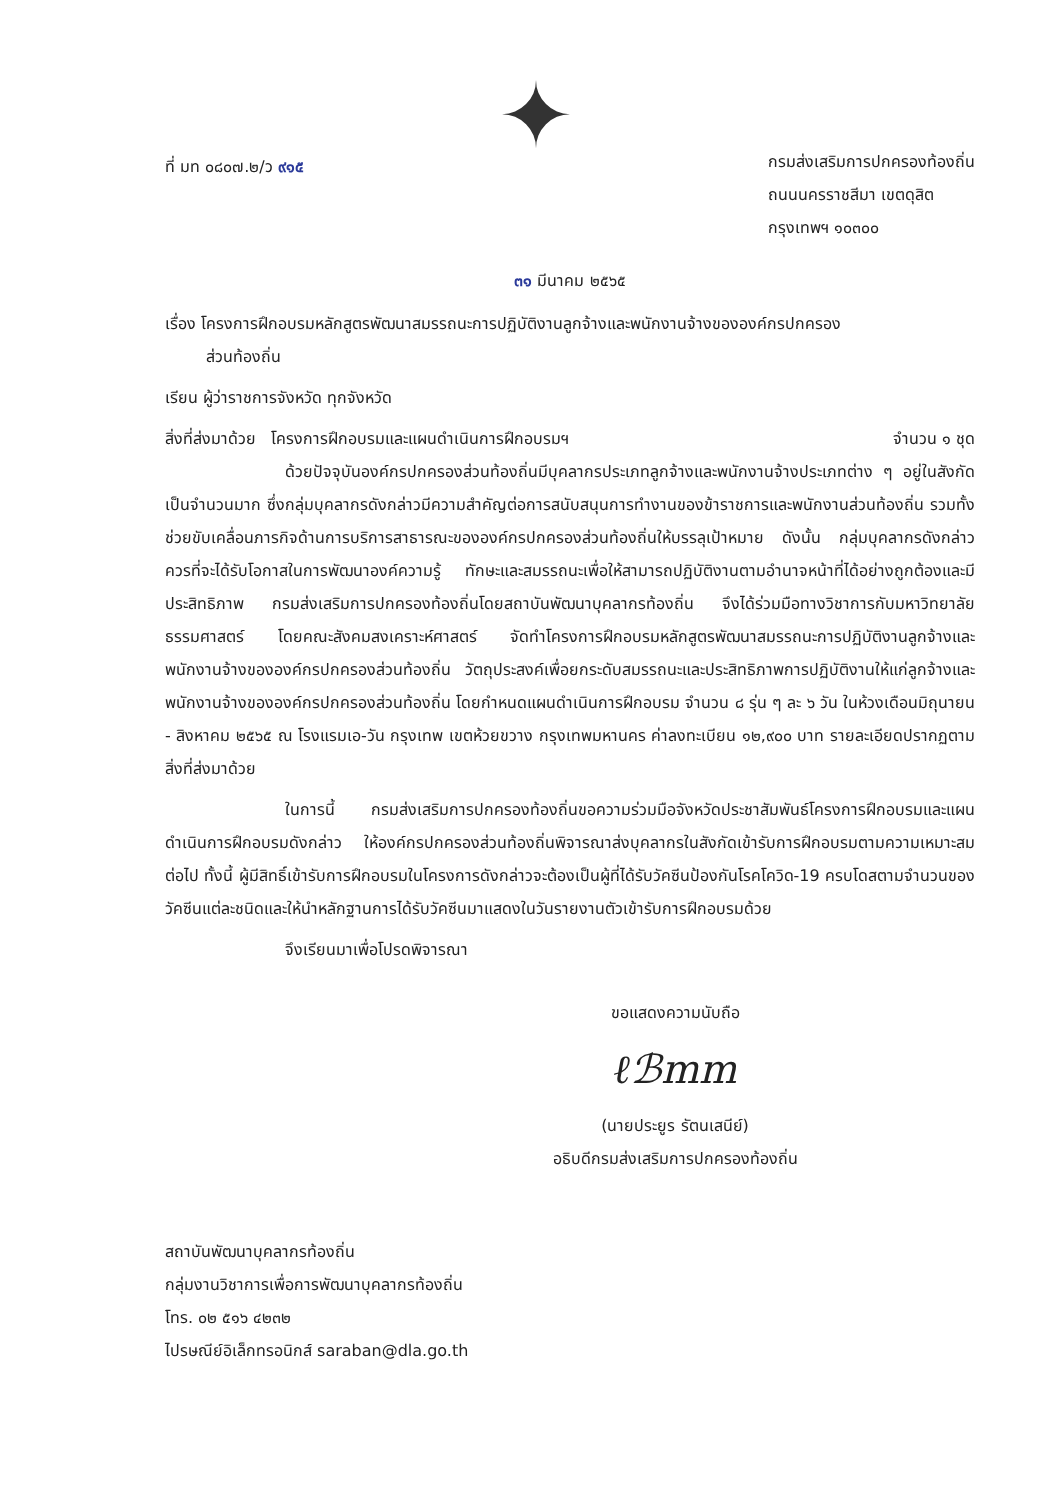ที่ มท ๐๘๐๗.๒/ว ๙๑๕
✦
กรมส่งเสริมการปกครองท้องถิ่น
ถนนนครราชสีมา เขตดุสิต
กรุงเทพฯ ๑๐๓๐๐
๓๑ มีนาคม ๒๕๖๕
เรื่อง โครงการฝึกอบรมหลักสูตรพัฒนาสมรรถนะการปฏิบัติงานลูกจ้างและพนักงานจ้างขององค์กรปกครอง
ส่วนท้องถิ่น
เรียน ผู้ว่าราชการจังหวัด ทุกจังหวัด
สิ่งที่ส่งมาด้วย โครงการฝึกอบรมและแผนดำเนินการฝึกอบรมฯ จำนวน ๑ ชุด
ด้วยปัจจุบันองค์กรปกครองส่วนท้องถิ่นมีบุคลากรประเภทลูกจ้างและพนักงานจ้างประเภทต่าง ๆ อยู่ในสังกัดเป็นจำนวนมาก ซึ่งกลุ่มบุคลากรดังกล่าวมีความสำคัญต่อการสนับสนุนการทำงานของข้าราชการและพนักงานส่วนท้องถิ่น รวมทั้งช่วยขับเคลื่อนภารกิจด้านการบริการสาธารณะขององค์กรปกครองส่วนท้องถิ่นให้บรรลุเป้าหมาย ดังนั้น กลุ่มบุคลากรดังกล่าวควรที่จะได้รับโอกาสในการพัฒนาองค์ความรู้ ทักษะและสมรรถนะเพื่อให้สามารถปฏิบัติงานตามอำนาจหน้าที่ได้อย่างถูกต้องและมีประสิทธิภาพ กรมส่งเสริมการปกครองท้องถิ่นโดยสถาบันพัฒนาบุคลากรท้องถิ่น จึงได้ร่วมมือทางวิชาการกับมหาวิทยาลัยธรรมศาสตร์ โดยคณะสังคมสงเคราะห์ศาสตร์ จัดทำโครงการฝึกอบรมหลักสูตรพัฒนาสมรรถนะการปฏิบัติงานลูกจ้างและพนักงานจ้างขององค์กรปกครองส่วนท้องถิ่น วัตถุประสงค์เพื่อยกระดับสมรรถนะและประสิทธิภาพการปฏิบัติงานให้แก่ลูกจ้างและพนักงานจ้างขององค์กรปกครองส่วนท้องถิ่น โดยกำหนดแผนดำเนินการฝึกอบรม จำนวน ๘ รุ่น ๆ ละ ๖ วัน ในห้วงเดือนมิถุนายน - สิงหาคม ๒๕๖๕ ณ โรงแรมเอ-วัน กรุงเทพ เขตห้วยขวาง กรุงเทพมหานคร ค่าลงทะเบียน ๑๒,๙๐๐ บาท รายละเอียดปรากฏตามสิ่งที่ส่งมาด้วย
ในการนี้ กรมส่งเสริมการปกครองท้องถิ่นขอความร่วมมือจังหวัดประชาสัมพันธ์โครงการฝึกอบรมและแผนดำเนินการฝึกอบรมดังกล่าว ให้องค์กรปกครองส่วนท้องถิ่นพิจารณาส่งบุคลากรในสังกัดเข้ารับการฝึกอบรมตามความเหมาะสมต่อไป ทั้งนี้ ผู้มีสิทธิ์เข้ารับการฝึกอบรมในโครงการดังกล่าวจะต้องเป็นผู้ที่ได้รับวัคซีนป้องกันโรคโควิด-19 ครบโดสตามจำนวนของวัคซีนแต่ละชนิดและให้นำหลักฐานการได้รับวัคซีนมาแสดงในวันรายงานตัวเข้ารับการฝึกอบรมด้วย
จึงเรียนมาเพื่อโปรดพิจารณา
ขอแสดงความนับถือ
ℓℬmm
(นายประยูร รัตนเสนีย์)
อธิบดีกรมส่งเสริมการปกครองท้องถิ่น
สถาบันพัฒนาบุคลากรท้องถิ่น
กลุ่มงานวิชาการเพื่อการพัฒนาบุคลากรท้องถิ่น
โทร. ๐๒ ๕๑๖ ๔๒๓๒
ไปรษณีย์อิเล็กทรอนิกส์ saraban@dla.go.th